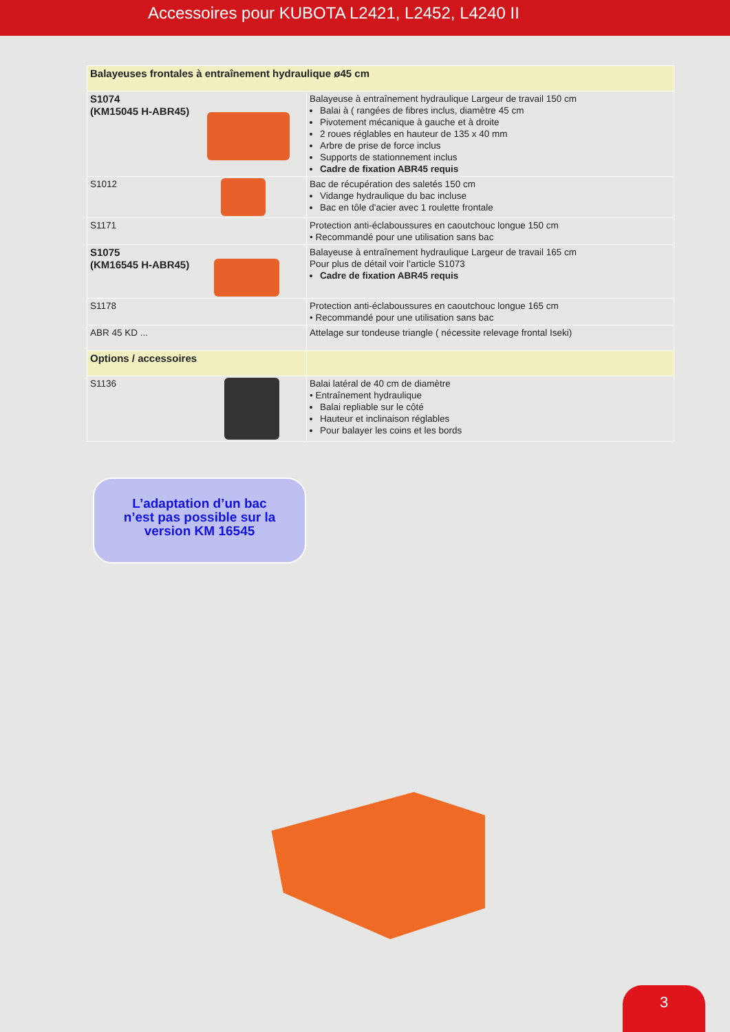Accessoires pour KUBOTA L2421, L2452, L4240 II
| Balayeuses frontales à entraînement hydraulique ø45 cm | |
| S1074 (KM15045 H-ABR45) | Balayeuse à entraînement hydraulique Largeur de travail 150 cm Balai à ( rangées de fibres inclus, diamètre 45 cm Pivotement mécanique à gauche et à droite 2 roues réglables en hauteur de 135 x 40 mm Arbre de prise de force inclus Supports de stationnement inclus Cadre de fixation ABR45 requis |
| S1012 | Bac de récupération des saletés 150 cm Vidange hydraulique du bac incluse Bac en tôle d'acier avec 1 roulette frontale |
| S1171 | Protection anti-éclaboussures en caoutchouc longue 150 cm • Recommandé pour une utilisation sans bac |
| S1075 (KM16545 H-ABR45) | Balayeuse à entraînement hydraulique Largeur de travail 165 cm Pour plus de détail voir l’article S1073 Cadre de fixation ABR45 requis |
| S1178 | Protection anti-éclaboussures en caoutchouc longue 165 cm • Recommandé pour une utilisation sans bac |
| ABR 45 KD ... | Attelage sur tondeuse triangle ( nécessite relevage frontal Iseki) |
| Options / accessoires | |
| S1136 | Balai latéral de 40 cm de diamètre • Entraînement hydraulique Balai repliable sur le côté Hauteur et inclinaison réglables Pour balayer les coins et les bords |
L’adaptation d’un bac
n’est pas possible sur la
version KM 16545
3